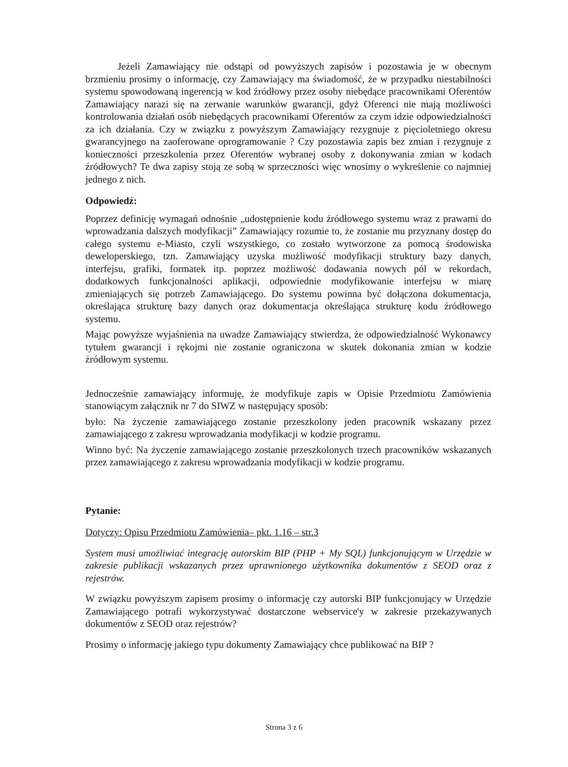Jeżeli Zamawiający nie odstąpi od powyższych zapisów i pozostawia je w obecnym brzmieniu prosimy o informację, czy Zamawiający ma świadomość, że w przypadku niestabilności systemu spowodowaną ingerencją w kod źródłowy przez osoby niebędące pracownikami Oferentów Zamawiający narazi się na zerwanie warunków gwarancji, gdyż Oferenci nie mają możliwości kontrolowania działań osób niebędących pracownikami Oferentów za czym idzie odpowiedzialności za ich działania. Czy w związku z powyższym Zamawiający rezygnuje z pięcioletniego okresu gwarancyjnego na zaoferowane oprogramowanie ? Czy pozostawia zapis bez zmian i rezygnuje z konieczności przeszkolenia przez Oferentów wybranej osoby z dokonywania zmian w kodach źródłowych? Te dwa zapisy stoją ze sobą w sprzeczności więc wnosimy o wykreślenie co najmniej jednego z nich.
Odpowiedź:
Poprzez definicję wymagań odnośnie „udostępnienie kodu źródłowego systemu wraz z prawami do wprowadzania dalszych modyfikacji” Zamawiający rozumie to, że zostanie mu przyznany dostęp do całego systemu e-Miasto, czyli wszystkiego, co zostało wytworzone za pomocą środowiska deweloperskiego, tzn. Zamawiający uzyska możliwość modyfikacji struktury bazy danych, interfejsu, grafiki, formatek itp. poprzez możliwość dodawania nowych pól w rekordach, dodatkowych funkcjonalności aplikacji, odpowiednie modyfikowanie interfejsu w miarę zmieniających się potrzeb Zamawiającego. Do systemu powinna być dołączona dokumentacja, określająca strukturę bazy danych oraz dokumentacja określająca strukturę kodu źródłowego systemu.
Mając powyższe wyjaśnienia na uwadze Zamawiający stwierdza, że odpowiedzialność Wykonawcy tytułem gwarancji i rękojmi nie zostanie ograniczona w skutek dokonania zmian w kodzie źródłowym systemu.
Jednocześnie zamawiający informuję, że modyfikuje zapis w Opisie Przedmiotu Zamówienia stanowiącym załącznik nr 7 do SIWZ w następujący sposób:
było: Na życzenie zamawiającego zostanie przeszkolony jeden pracownik wskazany przez zamawiającego z zakresu wprowadzania modyfikacji w kodzie programu.
Winno być: Na życzenie zamawiającego zostanie przeszkolonych trzech pracowników wskazanych przez zamawiającego z zakresu wprowadzania modyfikacji w kodzie programu.
Pytanie:
Dotyczy: Opisu Przedmiotu Zamówienia– pkt. 1.16 – str.3
System musi umożliwiać integrację autorskim BIP (PHP + My SQL) funkcjonującym w Urzędzie w zakresie publikacji wskazanych przez uprawnionego użytkownika dokumentów z SEOD oraz z rejestrów.
W związku powyższym zapisem prosimy o informację czy autorski BIP funkcjonujący w Urzędzie Zamawiającego potrafi wykorzystywać dostarczone webservice'y w zakresie przekazywanych dokumentów z SEOD oraz rejestrów?
Prosimy o informację jakiego typu dokumenty Zamawiający chce publikować na BIP ?
Strona 3 z 6